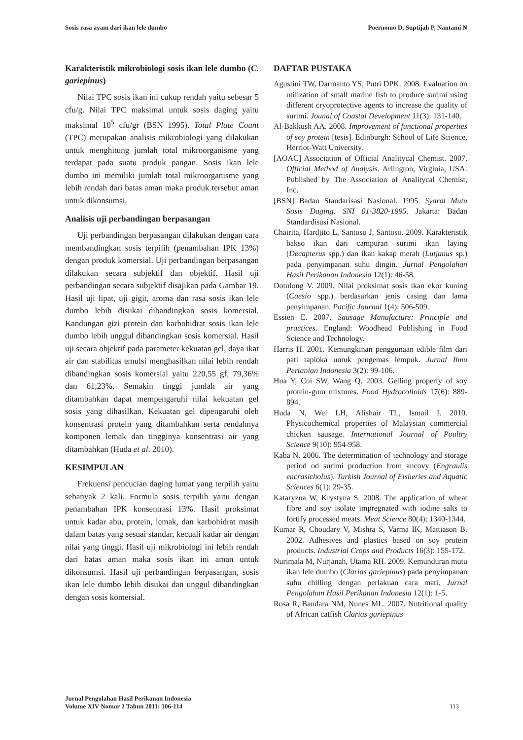Sosis rasa ayam dari ikan lele dumbo Poernomo D, Suptijah P, Nantami N
Karakteristik mikrobiologi sosis ikan lele dumbo (C. gariepinus)
Nilai TPC sosis ikan ini cukup rendah yaitu sebesar 5 cfu/g. Nilai TPC maksimal untuk sosis daging yaitu maksimal 10<sup>5</sup> cfu/gr (BSN 1995). Total Plate Count (TPC) merupakan analisis mikrobiologi yang dilakukan untuk menghitung jumlah total mikroorganisme yang terdapat pada suatu produk pangan. Sosis ikan lele dumbo ini memiliki jumlah total mikroorganisme yang lebih rendah dari batas aman maka produk tersebut aman untuk dikonsumsi.
Analisis uji perbandingan berpasangan
Uji perbandingan berpasangan dilakukan dengan cara membandingkan sosis terpilih (penambahan IPK 13%) dengan produk komersial. Uji perbandingan berpasangan dilakukan secara subjektif dan objektif. Hasil uji perbandingan secara subjektif disajikan pada Gambar 19. Hasil uji lipat, uji gigit, aroma dan rasa sosis ikan lele dumbo lebih disukai dibandingkan sosis komersial. Kandungan gizi protein dan karbohidrat sosis ikan lele dumbo lebih unggul dibandingkan sosis komersial. Hasil uji secara objektif pada parameter kekuatan gel, daya ikat air dan stabilitas emulsi menghasilkan nilai lebih rendah dibandingkan sosis komersial yaitu 220,55 gf, 79,36% dan 61,23%. Semakin tinggi jumlah air yang ditambahkan dapat mempengaruhi nilai kekuatan gel sosis yang dihasilkan. Kekuatan gel dipengaruhi oleh konsentrasi protein yang ditambahkan serta rendahnya komponen lemak dan tingginya konsentrasi air yang ditambahkan (Huda et al. 2010).
KESIMPULAN
Frekuensi pencucian daging lumat yang terpilih yaitu sebanyak 2 kali. Formula sosis terpilih yaitu dengan penambahan IPK konsentrasi 13%. Hasil proksimat untuk kadar abu, protein, lemak, dan karbohidrat masih dalam batas yang sesuai standar, kecuali kadar air dengan nilai yang tinggi. Hasil uji mikrobiologi ini lebih rendah dari batas aman maka sosis ikan ini aman untuk dikonsumsi. Hasil uji perbandingan berpasangan, sosis ikan lele dumbo lebih disukai dan unggul dibandingkan dengan sosis komersial.
DAFTAR PUSTAKA
Agustini TW, Darmanto YS, Putri DPK. 2008. Evaluation on utilization of small marine fish to produce surimi using different cryoprotective agents to increase the quality of surimi. Jounal of Coastal Development 11(3): 131-140.
Al-Bakkush AA. 2008. Improvement of functional properties of soy protein [tesis]. Edinburgh: School of Life Science, Herriot-Watt University.
[AOAC] Association of Official Analitycal Chemist. 2007. Official Method of Analysis. Arlington, Virginia, USA: Published by The Association of Analitycal Chemist, Inc.
[BSN] Badan Standarisasi Nasional. 1995. Syarat Mutu Sosis Daging. SNI 01-3820-1995. Jakarta: Badan Standardisasi Nasional.
Chairita, Hardjito L, Santoso J, Santoso. 2009. Karakteristik bakso ikan dari campuran surimi ikan laying (Decapterus spp.) dan ikan kakap merah (Lutjanus sp.) pada penyimpanan suhu dingin. Jurnal Pengolahan Hasil Perikanan Indonesia 12(1): 46-58.
Dotulong V. 2009. Nilai proksimat sosis ikan ekor kuning (Caesio spp.) berdasarkan jenis casing dan lama penyimpanan. Pacific Journal 1(4): 506-509.
Essien E. 2007. Sausage Manufacture: Principle and practices. England: Woodhead Publishing in Food Science and Technology.
Harris H. 2001. Kemungkinan penggunaan edible film dari pati tapioka untuk pengemas lempuk. Jurnal Ilmu Pertanian Indonesia 3(2): 99-106.
Hua Y, Cui SW, Wang Q. 2003. Gelling property of soy protein-gum mixtures. Food Hydrocolloids 17(6): 889-894.
Huda N, Wei LH, Alishair TL, Ismail I. 2010. Physicochemical properties of Malaysian commercial chicken sausage. International Journal of Poultry Science 9(10): 954-958.
Kaba N. 2006. The determination of technology and storage period od surimi production from ancovy (Engraulis encrasicholus). Turkish Journal of Fisheries and Aquatic Sciences 6(1): 29-35.
Kataryzna W, Krystyna S. 2008. The application of wheat fibre and soy isolate impregnated with iodine salts to fortify processed meats. Meat Science 80(4): 1340-1344.
Kumar R, Choudary V, Mishra S, Varma IK, Mattiason B. 2002. Adhesives and plastics based on soy protein products. Industrial Crops and Products 16(3): 155-172.
Nurimala M, Nurjanah, Utama RH. 2009. Kemunduran mutu ikan lele dumbo (Clarias gariepinus) pada penyimpanan suhu chilling dengan perlakuan cara mati. Jurnal Pengolahan Hasil Perikanan Indonesia 12(1): 1-5.
Rosa R, Bandara NM, Nunes ML. 2007. Nutritional quality of African catfish Clarias gariepinus
Jurnal Pengolahan Hasil Perikanan Indonesia
Volume XIV Nomor 2 Tahun 2011: 106-114
113